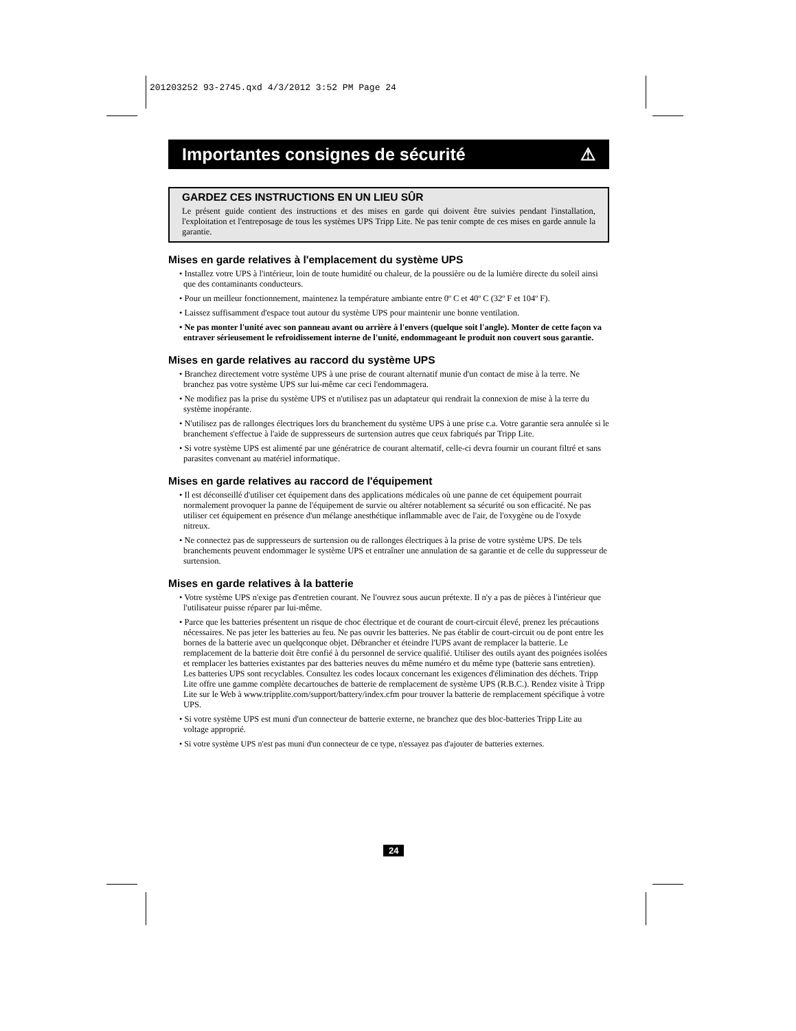201203252 93-2745.qxd 4/3/2012 3:52 PM Page 24
Importantes consignes de sécurité ⚠
GARDEZ CES INSTRUCTIONS EN UN LIEU SÛR
Le présent guide contient des instructions et des mises en garde qui doivent être suivies pendant l'installation, l'exploitation et l'entreposage de tous les systèmes UPS Tripp Lite. Ne pas tenir compte de ces mises en garde annule la garantie.
Mises en garde relatives à l'emplacement du système UPS
• Installez votre UPS à l'intérieur, loin de toute humidité ou chaleur, de la poussière ou de la lumière directe du soleil ainsi que des contaminants conducteurs.
• Pour un meilleur fonctionnement, maintenez la température ambiante entre 0º C et 40º C (32º F et 104º F).
• Laissez suffisamment d'espace tout autour du système UPS pour maintenir une bonne ventilation.
• Ne pas monter l'unité avec son panneau avant ou arrière à l'envers (quelque soit l'angle). Monter de cette façon va entraver sérieusement le refroidissement interne de l'unité, endommageant le produit non couvert sous garantie.
Mises en garde relatives au raccord du système UPS
• Branchez directement votre système UPS à une prise de courant alternatif munie d'un contact de mise à la terre. Ne branchez pas votre système UPS sur lui-même car ceci l'endommagera.
• Ne modifiez pas la prise du système UPS et n'utilisez pas un adaptateur qui rendrait la connexion de mise à la terre du système inopérante.
• N'utilisez pas de rallonges électriques lors du branchement du système UPS à une prise c.a. Votre garantie sera annulée si le branchement s'effectue à l'aide de suppresseurs de surtension autres que ceux fabriqués par Tripp Lite.
• Si votre système UPS est alimenté par une génératrice de courant alternatif, celle-ci devra fournir un courant filtré et sans parasites convenant au matériel informatique.
Mises en garde relatives au raccord de l'équipement
• Il est déconseillé d'utiliser cet équipement dans des applications médicales où une panne de cet équipement pourrait normalement provoquer la panne de l'équipement de survie ou altérer notablement sa sécurité ou son efficacité. Ne pas utiliser cet équipement en présence d'un mélange anesthétique inflammable avec de l'air, de l'oxygène ou de l'oxyde nitreux.
• Ne connectez pas de suppresseurs de surtension ou de rallonges électriques à la prise de votre système UPS. De tels branchements peuvent endommager le système UPS et entraîner une annulation de sa garantie et de celle du suppresseur de surtension.
Mises en garde relatives à la batterie
• Votre système UPS n'exige pas d'entretien courant. Ne l'ouvrez sous aucun prétexte. Il n'y a pas de pièces à l'intérieur que l'utilisateur puisse réparer par lui-même.
• Parce que les batteries présentent un risque de choc électrique et de courant de court-circuit élevé, prenez les précautions nécessaires. Ne pas jeter les batteries au feu. Ne pas ouvrir les batteries. Ne pas établir de court-circuit ou de pont entre les bornes de la batterie avec un quelqconque objet. Débrancher et éteindre l'UPS avant de remplacer la batterie. Le remplacement de la batterie doit être confié à du personnel de service qualifié. Utiliser des outils ayant des poignées isolées et remplacer les batteries existantes par des batteries neuves du même numéro et du même type (batterie sans entretien). Les batteries UPS sont recyclables. Consultez les codes locaux concernant les exigences d'élimination des déchets. Tripp Lite offre une gamme complète decartouches de batterie de remplacement de système UPS (R.B.C.). Rendez visite à Tripp Lite sur le Web à www.tripplite.com/support/battery/index.cfm pour trouver la batterie de remplacement spécifique à votre UPS.
• Si votre système UPS est muni d'un connecteur de batterie externe, ne branchez que des bloc-batteries Tripp Lite au voltage approprié.
• Si votre système UPS n'est pas muni d'un connecteur de ce type, n'essayez pas d'ajouter de batteries externes.
24